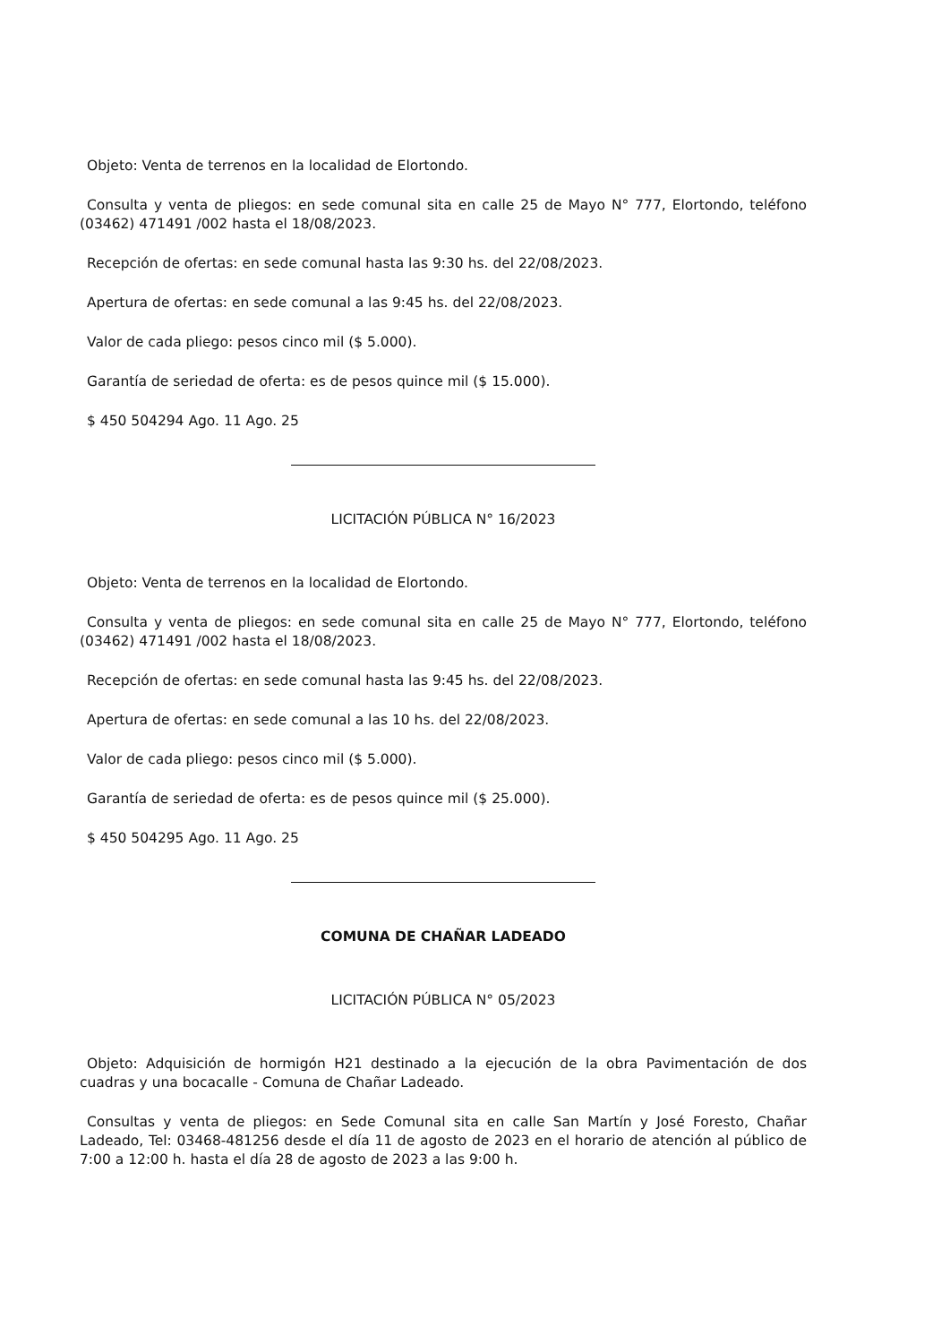Objeto: Venta de terrenos en la localidad de Elortondo.
Consulta y venta de pliegos: en sede comunal sita en calle 25 de Mayo N° 777, Elortondo, teléfono (03462) 471491 /002 hasta el 18/08/2023.
Recepción de ofertas: en sede comunal hasta las 9:30 hs. del 22/08/2023.
Apertura de ofertas: en sede comunal a las 9:45 hs. del 22/08/2023.
Valor de cada pliego: pesos cinco mil ($ 5.000).
Garantía de seriedad de oferta: es de pesos quince mil ($ 15.000).
$ 450 504294 Ago. 11 Ago. 25
LICITACIÓN PÚBLICA N° 16/2023
Objeto: Venta de terrenos en la localidad de Elortondo.
Consulta y venta de pliegos: en sede comunal sita en calle 25 de Mayo N° 777, Elortondo, teléfono (03462) 471491 /002 hasta el 18/08/2023.
Recepción de ofertas: en sede comunal hasta las 9:45 hs. del 22/08/2023.
Apertura de ofertas: en sede comunal a las 10 hs. del 22/08/2023.
Valor de cada pliego: pesos cinco mil ($ 5.000).
Garantía de seriedad de oferta: es de pesos quince mil ($ 25.000).
$ 450 504295 Ago. 11 Ago. 25
COMUNA DE CHAÑAR LADEADO
LICITACIÓN PÚBLICA N° 05/2023
Objeto: Adquisición de hormigón H21 destinado a la ejecución de la obra Pavimentación de dos cuadras y una bocacalle - Comuna de Chañar Ladeado.
Consultas y venta de pliegos: en Sede Comunal sita en calle San Martín y José Foresto, Chañar Ladeado, Tel: 03468-481256 desde el día 11 de agosto de 2023 en el horario de atención al público de 7:00 a 12:00 h. hasta el día 28 de agosto de 2023 a las 9:00 h.